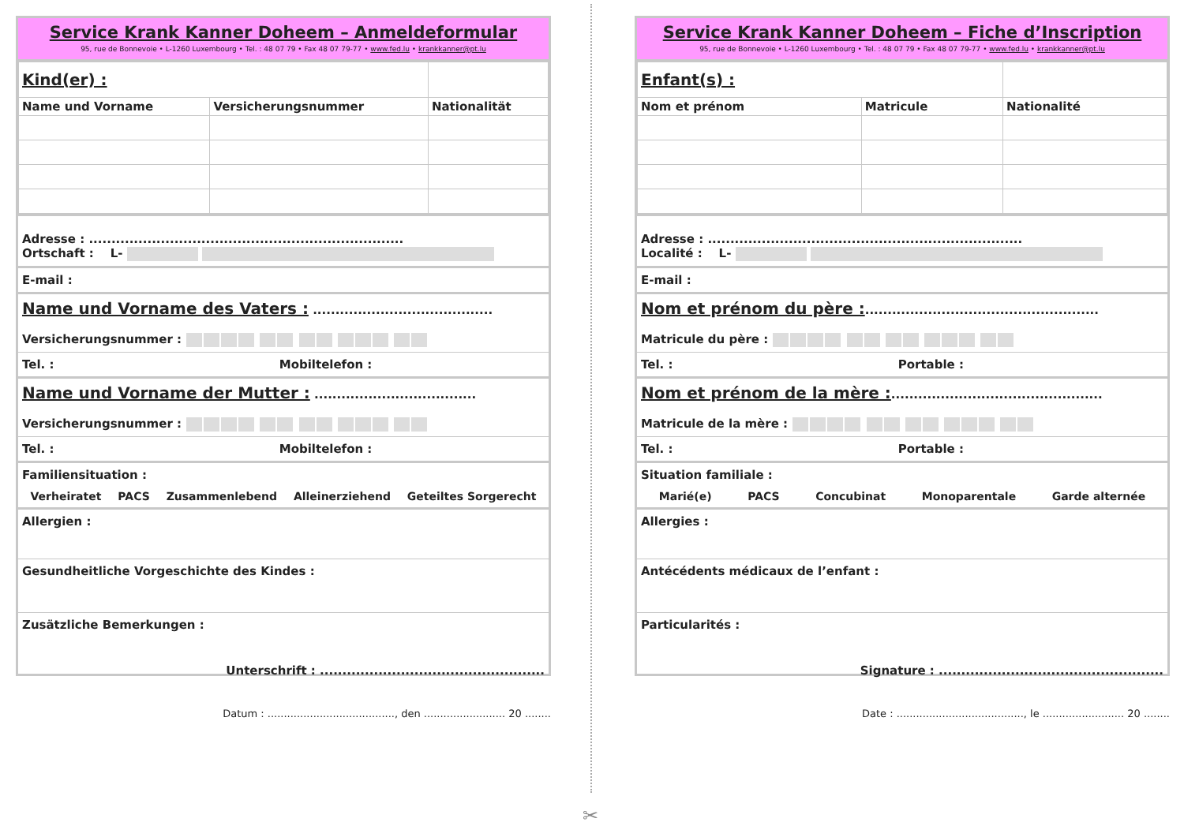Service Krank Kanner Doheem – Anmeldeformular
95, rue de Bonnevoie • L-1260 Luxembourg • Tel. : 48 07 79 • Fax 48 07 79-77 • www.fed.lu • krankkanner@pt.lu
| Kind(er) : | | |
| Name und Vorname | Versicherungsnummer | Nationalität |
Adresse : ......................................................................
Ortschaft : L-
E-mail :
Name und Vorname des Vaters : ........................................
Versicherungsnummer :
Tel. : Mobiltelefon :
Name und Vorname der Mutter : ....................................
Versicherungsnummer :
Tel. : Mobiltelefon :
Familiensituation :
Verheiratet PACS Zusammenlebend Alleinerziehend Geteiltes Sorgerecht
Allergien :
Gesundheitliche Vorgeschichte des Kindes :
Zusätzliche Bemerkungen :
Unterschrift : ..................................................
Datum : ......................................., den ......................... 20 ........
Service Krank Kanner Doheem – Fiche d’Inscription
95, rue de Bonnevoie • L-1260 Luxembourg • Tel. : 48 07 79 • Fax 48 07 79-77 • www.fed.lu • krankkanner@pt.lu
| Enfant(s) : | | |
| Nom et prénom | Matricule | Nationalité |
Adresse : ......................................................................
Localité : L-
E-mail :
Nom et prénom du père :....................................................
Matricule du père :
Tel. : Portable :
Nom et prénom de la mère :...............................................
Matricule de la mère :
Tel. : Portable :
Situation familiale :
Marié(e) PACS Concubinat Monoparentale Garde alternée
Allergies :
Antécédents médicaux de l’enfant :
Particularités :
Signature : ..................................................
Date : ......................................., le ......................... 20 ........
✂